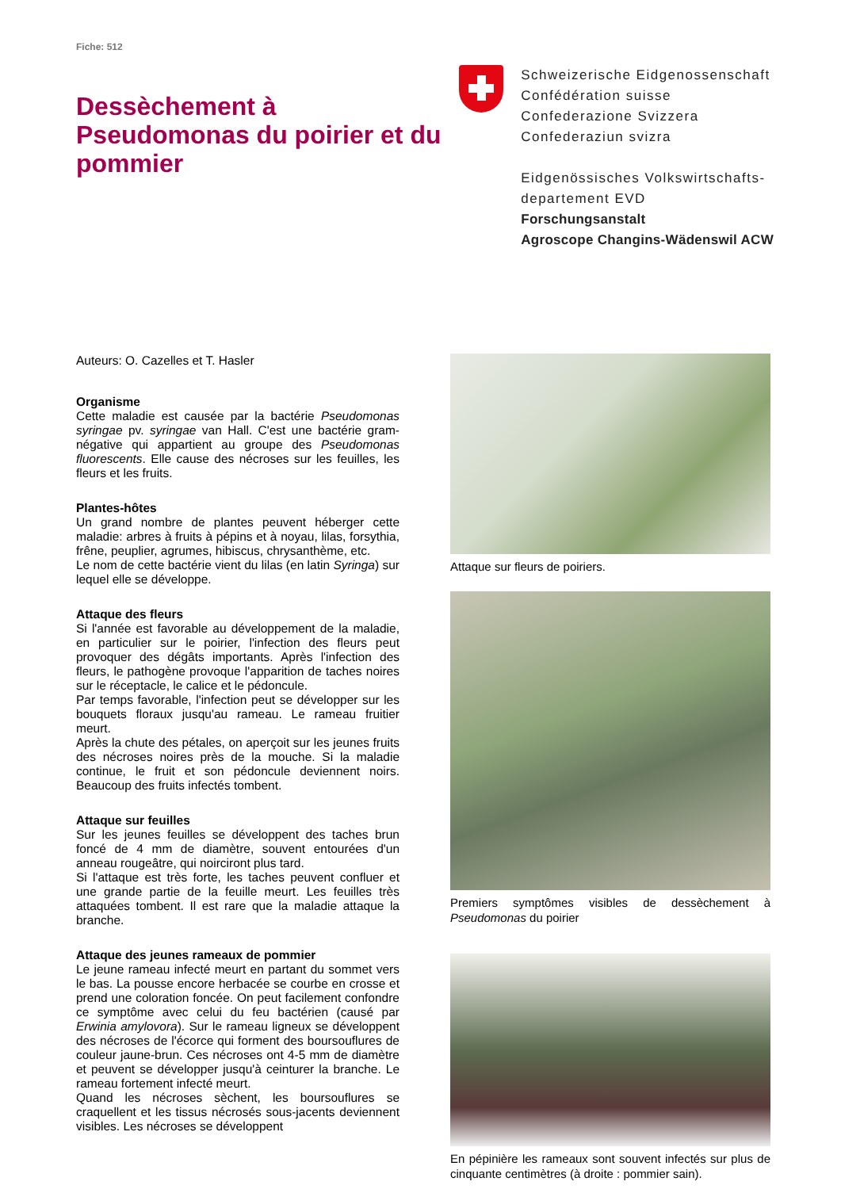Fiche: 512
Dessèchement à Pseudomonas du poirier et du pommier
Schweizerische Eidgenossenschaft
Confédération suisse
Confederazione Svizzera
Confederaziun svizra
Eidgenössisches Volkswirtschafts-
departement EVD
Forschungsanstalt
Agroscope Changins-Wädenswil ACW
Auteurs: O. Cazelles et T. Hasler
Organisme
Cette maladie est causée par la bactérie Pseudomonas syringae pv. syringae van Hall. C'est une bactérie gram-négative qui appartient au groupe des Pseudomonas fluorescents. Elle cause des nécroses sur les feuilles, les fleurs et les fruits.
Plantes-hôtes
Un grand nombre de plantes peuvent héberger cette maladie: arbres à fruits à pépins et à noyau, lilas, forsythia, frêne, peuplier, agrumes, hibiscus, chrysanthème, etc.
Le nom de cette bactérie vient du lilas (en latin Syringa) sur lequel elle se développe.
Attaque des fleurs
Si l'année est favorable au développement de la maladie, en particulier sur le poirier, l'infection des fleurs peut provoquer des dégâts importants. Après l'infection des fleurs, le pathogène provoque l'apparition de taches noires sur le réceptacle, le calice et le pédoncule.
Par temps favorable, l'infection peut se développer sur les bouquets floraux jusqu'au rameau. Le rameau fruitier meurt.
Après la chute des pétales, on aperçoit sur les jeunes fruits des nécroses noires près de la mouche. Si la maladie continue, le fruit et son pédoncule deviennent noirs. Beaucoup des fruits infectés tombent.
Attaque sur feuilles
Sur les jeunes feuilles se développent des taches brun foncé de 4 mm de diamètre, souvent entourées d'un anneau rougeâtre, qui noirciront plus tard.
Si l'attaque est très forte, les taches peuvent confluer et une grande partie de la feuille meurt. Les feuilles très attaquées tombent. Il est rare que la maladie attaque la branche.
Attaque des jeunes rameaux de pommier
Le jeune rameau infecté meurt en partant du sommet vers le bas. La pousse encore herbacée se courbe en crosse et prend une coloration foncée. On peut facilement confondre ce symptôme avec celui du feu bactérien (causé par Erwinia amylovora). Sur le rameau ligneux se développent des nécroses de l'écorce qui forment des boursouflures de couleur jaune-brun. Ces nécroses ont 4-5 mm de diamètre et peuvent se développer jusqu'à ceinturer la branche. Le rameau fortement infecté meurt.
Quand les nécroses sèchent, les boursouflures se craquellent et les tissus nécrosés sous-jacents deviennent visibles. Les nécroses se développent
Attaque sur fleurs de poiriers.
Premiers symptômes visibles de dessèchement à Pseudomonas du poirier
En pépinière les rameaux sont souvent infectés sur plus de cinquante centimètres (à droite : pommier sain).